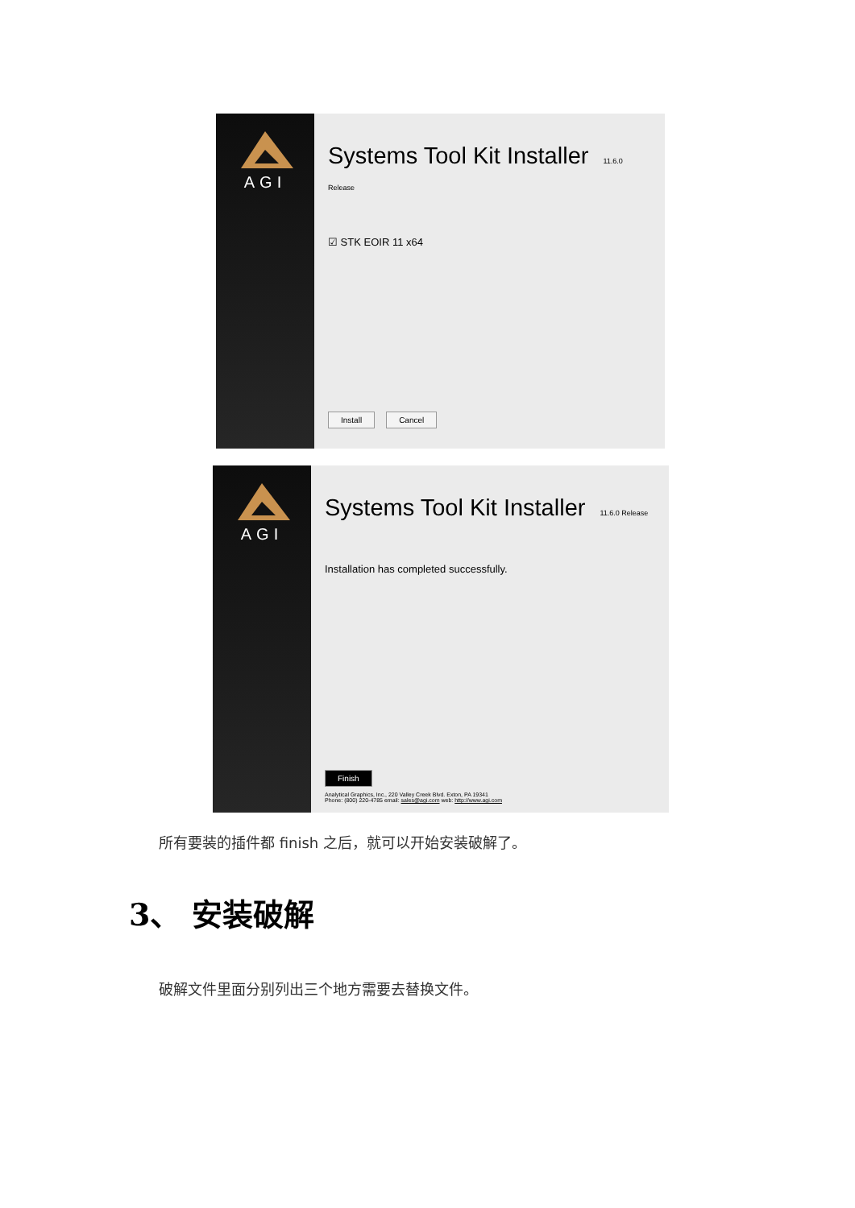AGI
Systems Tool Kit Installer 11.6.0 Release
☑ STK EOIR 11 x64
Install Cancel
AGI
Systems Tool Kit Installer 11.6.0 Release
Installation has completed successfully.
Finish
Analytical Graphics, Inc., 220 Valley Creek Blvd. Exton, PA 19341
Phone: (800) 220-4785 email: sales@agi.com web: http://www.agi.com
所有要装的插件都 finish 之后，就可以开始安装破解了。
3、 安装破解
破解文件里面分别列出三个地方需要去替换文件。